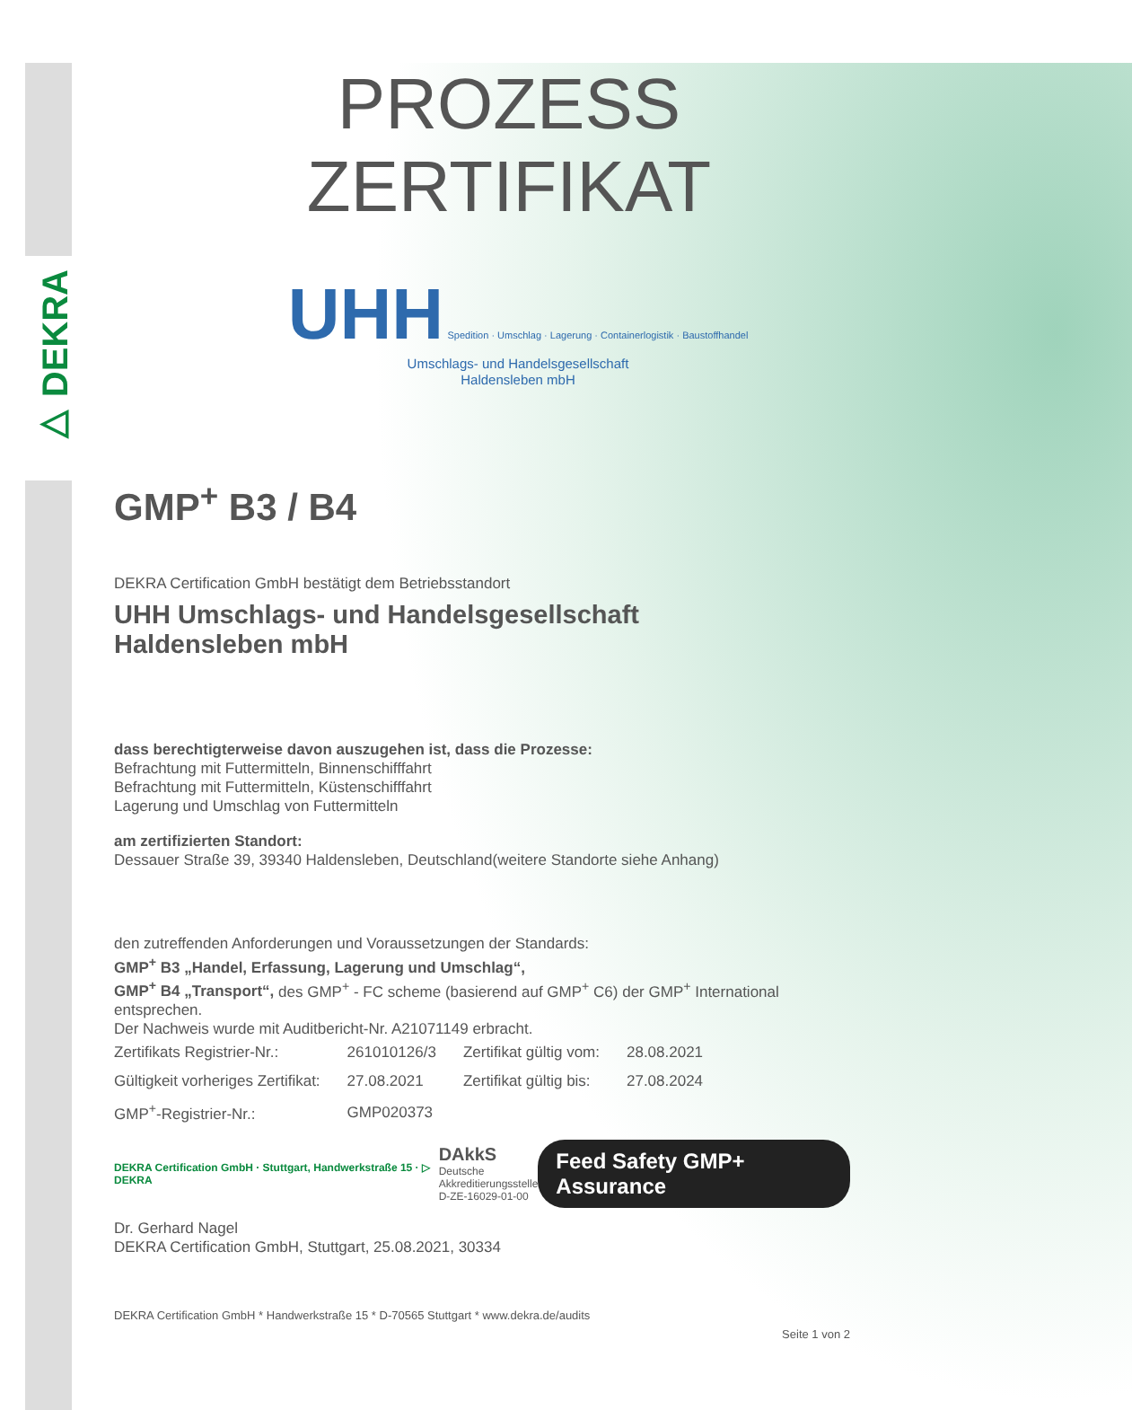▷ DEKRA
PROZESS
ZERTIFIKAT
UHH Spedition · Umschlag · Lagerung · Containerlogistik · Baustoffhandel
Umschlags- und Handelsgesellschaft
Haldensleben mbH
GMP<sup>+</sup> B3 / B4
DEKRA Certification GmbH bestätigt dem Betriebsstandort
UHH Umschlags- und Handelsgesellschaft
Haldensleben mbH
dass berechtigterweise davon auszugehen ist, dass die Prozesse:
Befrachtung mit Futtermitteln, Binnenschifffahrt
Befrachtung mit Futtermitteln, Küstenschifffahrt
Lagerung und Umschlag von Futtermitteln
am zertifizierten Standort:
Dessauer Straße 39, 39340 Haldensleben, Deutschland(weitere Standorte siehe Anhang)
den zutreffenden Anforderungen und Voraussetzungen der Standards:
GMP<sup>+</sup> B3 „Handel, Erfassung, Lagerung und Umschlag“,
GMP<sup>+</sup> B4 „Transport“, des GMP<sup>+</sup> - FC scheme (basierend auf GMP<sup>+</sup> C6) der GMP<sup>+</sup> International entsprechen.
Der Nachweis wurde mit Auditbericht-Nr. A21071149 erbracht.
| Zertifikats Registrier-Nr.: | 261010126/3 | Zertifikat gültig vom: | 28.08.2021 |
| Gültigkeit vorheriges Zertifikat: | 27.08.2021 | Zertifikat gültig bis: | 27.08.2024 |
| GMP<sup>+</sup>-Registrier-Nr.: | GMP020373 | | |
DEKRA Certification GmbH · Stuttgart, Handwerkstraße 15 · ▷ DEKRA DAkkS
Deutsche
Akkreditierungsstelle
D-ZE-16029-01-00 Feed Safety GMP+ Assurance
Dr. Gerhard Nagel
DEKRA Certification GmbH, Stuttgart, 25.08.2021, 30334
DEKRA Certification GmbH * Handwerkstraße 15 * D-70565 Stuttgart * www.dekra.de/audits
Seite 1 von 2